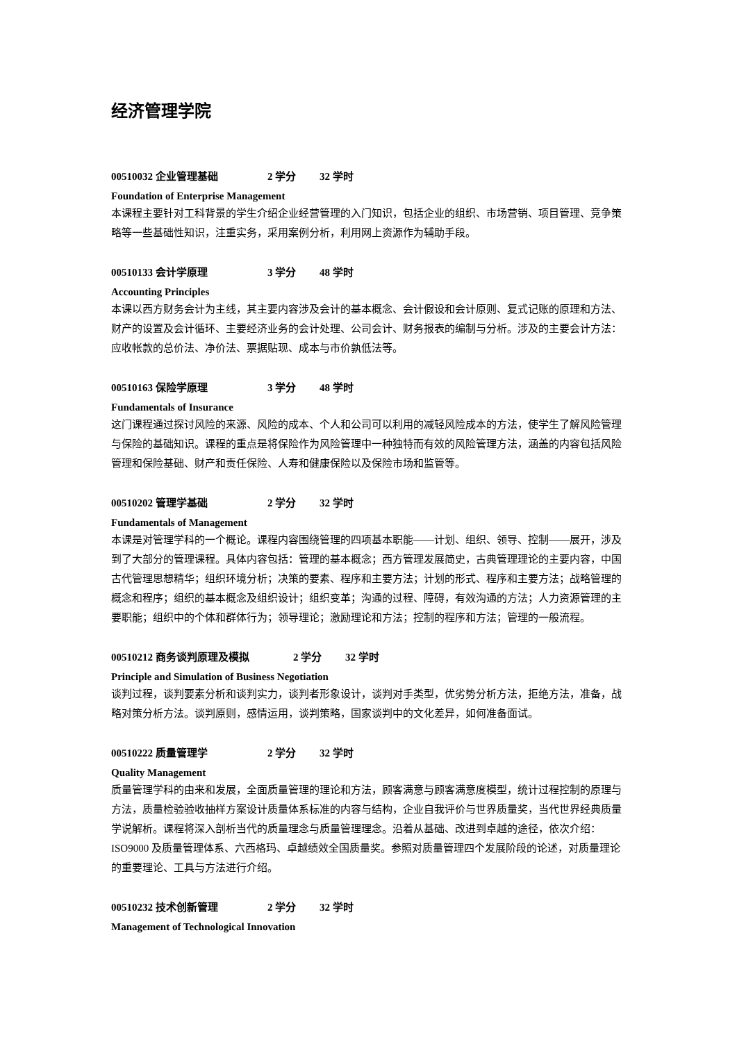经济管理学院
00510032 企业管理基础 2 学分 32 学时
Foundation of Enterprise Management
本课程主要针对工科背景的学生介绍企业经营管理的入门知识，包括企业的组织、市场营销、项目管理、竞争策略等一些基础性知识，注重实务，采用案例分析，利用网上资源作为辅助手段。
00510133 会计学原理 3 学分 48 学时
Accounting Principles
本课以西方财务会计为主线，其主要内容涉及会计的基本概念、会计假设和会计原则、复式记账的原理和方法、财产的设置及会计循环、主要经济业务的会计处理、公司会计、财务报表的编制与分析。涉及的主要会计方法：应收帐款的总价法、净价法、票据贴现、成本与市价孰低法等。
00510163 保险学原理 3 学分 48 学时
Fundamentals of Insurance
这门课程通过探讨风险的来源、风险的成本、个人和公司可以利用的减轻风险成本的方法，使学生了解风险管理与保险的基础知识。课程的重点是将保险作为风险管理中一种独特而有效的风险管理方法，涵盖的内容包括风险管理和保险基础、财产和责任保险、人寿和健康保险以及保险市场和监管等。
00510202 管理学基础 2 学分 32 学时
Fundamentals of Management
本课是对管理学科的一个概论。课程内容围绕管理的四项基本职能——计划、组织、领导、控制——展开，涉及到了大部分的管理课程。具体内容包括：管理的基本概念；西方管理发展简史，古典管理理论的主要内容，中国古代管理思想精华；组织环境分析；决策的要素、程序和主要方法；计划的形式、程序和主要方法；战略管理的概念和程序；组织的基本概念及组织设计；组织变革；沟通的过程、障碍，有效沟通的方法；人力资源管理的主要职能；组织中的个体和群体行为；领导理论；激励理论和方法；控制的程序和方法；管理的一般流程。
00510212 商务谈判原理及模拟 2 学分 32 学时
Principle and Simulation of Business Negotiation
谈判过程，谈判要素分析和谈判实力，谈判者形象设计，谈判对手类型，优劣势分析方法，拒绝方法，准备，战略对策分析方法。谈判原则，感情运用，谈判策略，国家谈判中的文化差异，如何准备面试。
00510222 质量管理学 2 学分 32 学时
Quality Management
质量管理学科的由来和发展，全面质量管理的理论和方法，顾客满意与顾客满意度模型，统计过程控制的原理与方法，质量检验验收抽样方案设计质量体系标准的内容与结构，企业自我评价与世界质量奖，当代世界经典质量学说解析。课程将深入剖析当代的质量理念与质量管理理念。沿着从基础、改进到卓越的途径，依次介绍：ISO9000 及质量管理体系、六西格玛、卓越绩效全国质量奖。参照对质量管理四个发展阶段的论述，对质量理论的重要理论、工具与方法进行介绍。
00510232 技术创新管理 2 学分 32 学时
Management of Technological Innovation